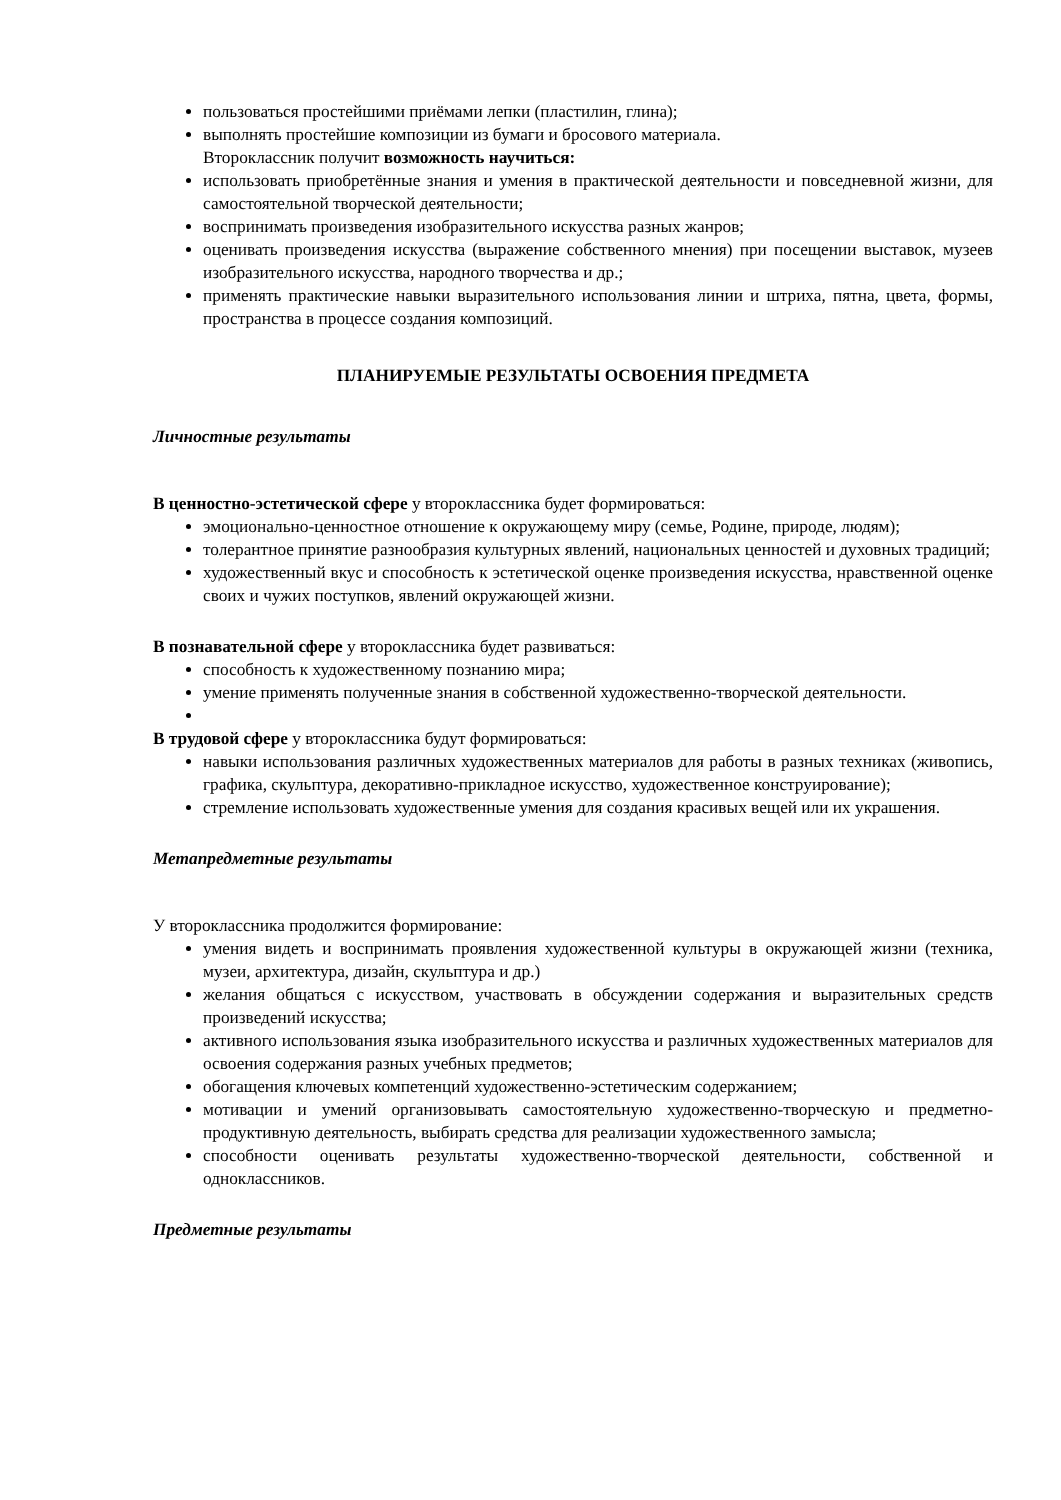пользоваться простейшими приёмами лепки (пластилин, глина);
выполнять простейшие композиции из бумаги и бросового материала.
Второклассник получит возможность научиться:
использовать приобретённые знания и умения в практической деятельности и повседневной жизни, для самостоятельной творческой деятельности;
воспринимать произведения изобразительного искусства разных жанров;
оценивать произведения искусства (выражение собственного мнения) при посещении выставок, музеев изобразительного искусства, народного творчества и др.;
применять практические навыки выразительного использования линии и штриха, пятна, цвета, формы, пространства в процессе создания композиций.
ПЛАНИРУЕМЫЕ РЕЗУЛЬТАТЫ ОСВОЕНИЯ ПРЕДМЕТА
Личностные результаты
В ценностно-эстетической сфере у второклассника будет формироваться:
эмоционально-ценностное отношение к окружающему миру (семье, Родине, природе, людям);
толерантное принятие разнообразия культурных явлений, национальных ценностей и духовных традиций;
художественный вкус и способность к эстетической оценке произведения искусства, нравственной оценке своих и чужих поступков, явлений окружающей жизни.
В познавательной сфере у второклассника будет развиваться:
способность к художественному познанию мира;
умение применять полученные знания в собственной художественно-творческой деятельности.
В трудовой сфере у второклассника будут формироваться:
навыки использования различных художественных материалов для работы в разных техниках (живопись, графика, скульптура, декоративно-прикладное искусство, художественное конструирование);
стремление использовать художественные умения для создания красивых вещей или их украшения.
Метапредметные результаты
У второклассника продолжится формирование:
умения видеть и воспринимать проявления художественной культуры в окружающей жизни (техника, музеи, архитектура, дизайн, скульптура и др.)
желания общаться с искусством, участвовать в обсуждении содержания и выразительных средств произведений искусства;
активного использования языка изобразительного искусства и различных художественных материалов для освоения содержания разных учебных предметов;
обогащения ключевых компетенций художественно-эстетическим содержанием;
мотивации и умений организовывать самостоятельную художественно-творческую и предметно-продуктивную деятельность, выбирать средства для реализации художественного замысла;
способности оценивать результаты художественно-творческой деятельности, собственной и одноклассников.
Предметные результаты